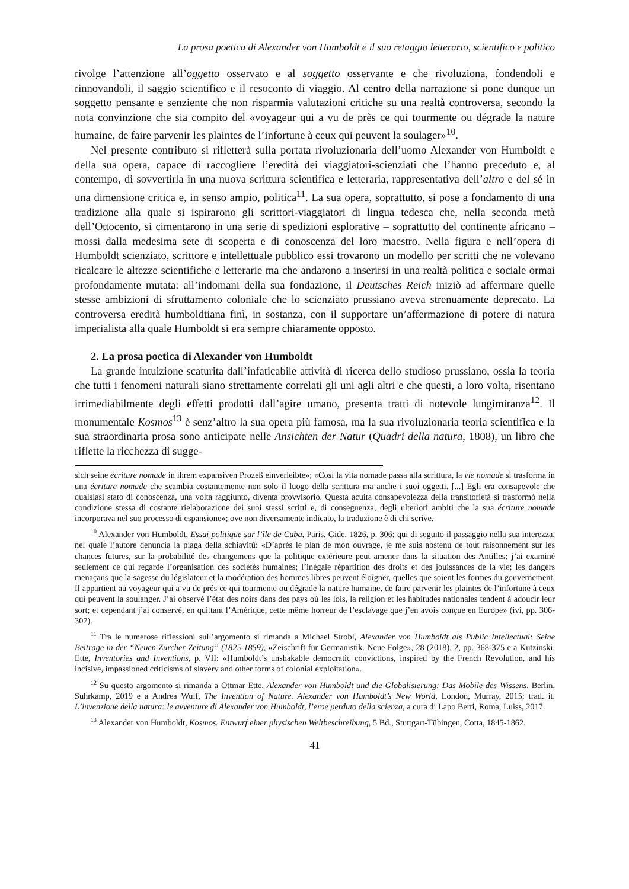La prosa poetica di Alexander von Humboldt e il suo retaggio letterario, scientifico e politico
rivolge l’attenzione all’oggetto osservato e al soggetto osservante e che rivoluziona, fondendoli e rinnovandoli, il saggio scientifico e il resoconto di viaggio. Al centro della narrazione si pone dunque un soggetto pensante e senziente che non risparmia valutazioni critiche su una realtà controversa, secondo la nota convinzione che sia compito del «voyageur qui a vu de près ce qui tourmente ou dégrade la nature humaine, de faire parvenir les plaintes de l’infortune à ceux qui peuvent la soulager»<sup>10</sup>.
Nel presente contributo si rifletterà sulla portata rivoluzionaria dell’uomo Alexander von Humboldt e della sua opera, capace di raccogliere l’eredità dei viaggiatori-scienziati che l’hanno preceduto e, al contempo, di sovvertirla in una nuova scrittura scientifica e letteraria, rappresentativa dell’altro e del sé in una dimensione critica e, in senso ampio, politica<sup>11</sup>. La sua opera, soprattutto, si pose a fondamento di una tradizione alla quale si ispirarono gli scrittori-viaggiatori di lingua tedesca che, nella seconda metà dell’Ottocento, si cimentarono in una serie di spedizioni esplorative – soprattutto del continente africano – mossi dalla medesima sete di scoperta e di conoscenza del loro maestro. Nella figura e nell’opera di Humboldt scienziato, scrittore e intellettuale pubblico essi trovarono un modello per scritti che ne volevano ricalcare le altezze scientifiche e letterarie ma che andarono a inserirsi in una realtà politica e sociale ormai profondamente mutata: all’indomani della sua fondazione, il Deutsches Reich iniziò ad affermare quelle stesse ambizioni di sfruttamento coloniale che lo scienziato prussiano aveva strenuamente deprecato. La controversa eredità humboldtiana finì, in sostanza, con il supportare un’affermazione di potere di natura imperialista alla quale Humboldt si era sempre chiaramente opposto.
2. La prosa poetica di Alexander von Humboldt
La grande intuizione scaturita dall’infaticabile attività di ricerca dello studioso prussiano, ossia la teoria che tutti i fenomeni naturali siano strettamente correlati gli uni agli altri e che questi, a loro volta, risentano irrimediabilmente degli effetti prodotti dall’agire umano, presenta tratti di notevole lungimiranza<sup>12</sup>. Il monumentale Kosmos<sup>13</sup> è senz’altro la sua opera più famosa, ma la sua rivoluzionaria teoria scientifica e la sua straordinaria prosa sono anticipate nelle Ansichten der Natur (Quadri della natura, 1808), un libro che riflette la ricchezza di sugge-
sich seine écriture nomade in ihrem expansiven Prozeß einverleibte»; «Così la vita nomade passa alla scrittura, la vie nomade si trasforma in una écriture nomade che scambia costantemente non solo il luogo della scrittura ma anche i suoi oggetti. [...] Egli era consapevole che qualsiasi stato di conoscenza, una volta raggiunto, diventa provvisorio. Questa acuita consapevolezza della transitorietà si trasformò nella condizione stessa di costante rielaborazione dei suoi stessi scritti e, di conseguenza, degli ulteriori ambiti che la sua écriture nomade incorporava nel suo processo di espansione»; ove non diversamente indicato, la traduzione è di chi scrive.
<sup>10</sup> Alexander von Humboldt, Essai politique sur l’île de Cuba, Paris, Gide, 1826, p. 306; qui di seguito il passaggio nella sua interezza, nel quale l’autore denuncia la piaga della schiavitù: «D’après le plan de mon ouvrage, je me suis abstenu de tout raisonnement sur les chances futures, sur la probabilité des changemens que la politique extérieure peut amener dans la situation des Antilles; j’ai examiné seulement ce qui regarde l’organisation des sociétés humaines; l’inégale répartition des droits et des jouissances de la vie; les dangers menaçans que la sagesse du législateur et la modération des hommes libres peuvent éloigner, quelles que soient les formes du gouvernement. Il appartient au voyageur qui a vu de prés ce qui tourmente ou dégrade la nature humaine, de faire parvenir les plaintes de l’infortune à ceux qui peuvent la soulanger. J’ai observé l’état des noirs dans des pays où les lois, la religion et les habitudes nationales tendent à adoucir leur sort; et cependant j’ai conservé, en quittant l’Amérique, cette même horreur de l’esclavage que j’en avois conçue en Europe» (ivi, pp. 306-307).
<sup>11</sup> Tra le numerose riflessioni sull’argomento si rimanda a Michael Strobl, Alexander von Humboldt als Public Intellectual: Seine Beiträge in der “Neuen Zürcher Zeitung” (1825-1859), «Zeischrift für Germanistik. Neue Folge», 28 (2018), 2, pp. 368-375 e a Kutzinski, Ette, Inventories and Inventions, p. VII: «Humboldt’s unshakable democratic convictions, inspired by the French Revolution, and his incisive, impassioned criticisms of slavery and other forms of colonial exploitation».
<sup>12</sup> Su questo argomento si rimanda a Ottmar Ette, Alexander von Humboldt und die Globalisierung: Das Mobile des Wissens, Berlin, Suhrkamp, 2019 e a Andrea Wulf, The Invention of Nature. Alexander von Humboldt’s New World, London, Murray, 2015; trad. it. L’invenzione della natura: le avventure di Alexander von Humboldt, l’eroe perduto della scienza, a cura di Lapo Berti, Roma, Luiss, 2017.
<sup>13</sup> Alexander von Humboldt, Kosmos. Entwurf einer physischen Weltbeschreibung, 5 Bd., Stuttgart-Tübingen, Cotta, 1845-1862.
41